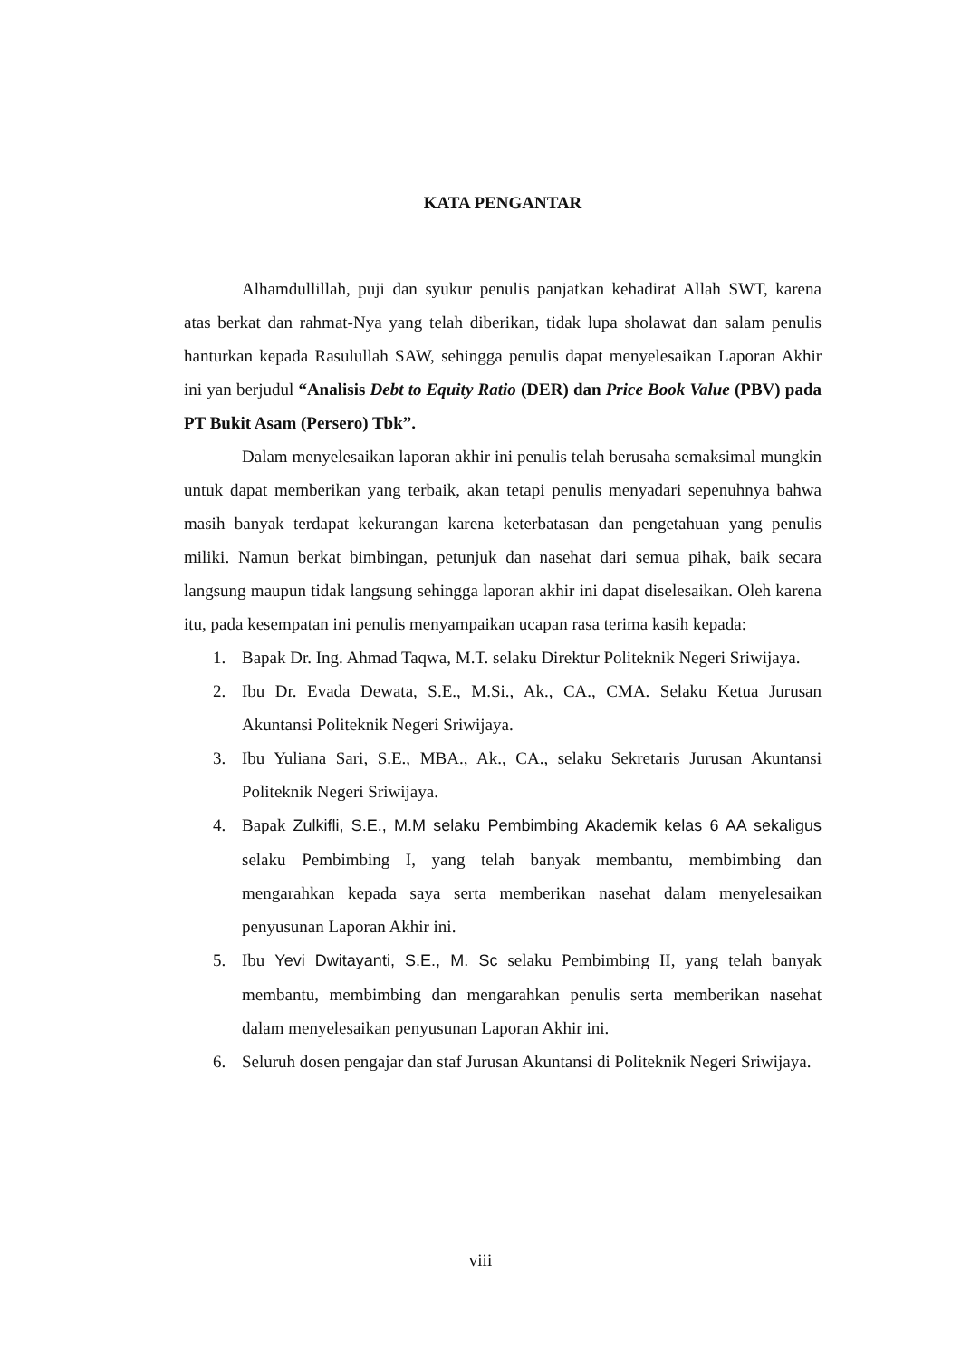KATA PENGANTAR
Alhamdullillah, puji dan syukur penulis panjatkan kehadirat Allah SWT, karena atas berkat dan rahmat-Nya yang telah diberikan, tidak lupa sholawat dan salam penulis hanturkan kepada Rasulullah SAW, sehingga penulis dapat menyelesaikan Laporan Akhir ini yan berjudul “Analisis Debt to Equity Ratio (DER) dan Price Book Value (PBV) pada PT Bukit Asam (Persero) Tbk”.
Dalam menyelesaikan laporan akhir ini penulis telah berusaha semaksimal mungkin untuk dapat memberikan yang terbaik, akan tetapi penulis menyadari sepenuhnya bahwa masih banyak terdapat kekurangan karena keterbatasan dan pengetahuan yang penulis miliki. Namun berkat bimbingan, petunjuk dan nasehat dari semua pihak, baik secara langsung maupun tidak langsung sehingga laporan akhir ini dapat diselesaikan. Oleh karena itu, pada kesempatan ini penulis menyampaikan ucapan rasa terima kasih kepada:
1. Bapak Dr. Ing. Ahmad Taqwa, M.T. selaku Direktur Politeknik Negeri Sriwijaya.
2. Ibu Dr. Evada Dewata, S.E., M.Si., Ak., CA., CMA. Selaku Ketua Jurusan Akuntansi Politeknik Negeri Sriwijaya.
3. Ibu Yuliana Sari, S.E., MBA., Ak., CA., selaku Sekretaris Jurusan Akuntansi Politeknik Negeri Sriwijaya.
4. Bapak Zulkifli, S.E., M.M selaku Pembimbing Akademik kelas 6 AA sekaligus selaku Pembimbing I, yang telah banyak membantu, membimbing dan mengarahkan kepada saya serta memberikan nasehat dalam menyelesaikan penyusunan Laporan Akhir ini.
5. Ibu Yevi Dwitayanti, S.E., M. Sc selaku Pembimbing II, yang telah banyak membantu, membimbing dan mengarahkan penulis serta memberikan nasehat dalam menyelesaikan penyusunan Laporan Akhir ini.
6. Seluruh dosen pengajar dan staf Jurusan Akuntansi di Politeknik Negeri Sriwijaya.
viii